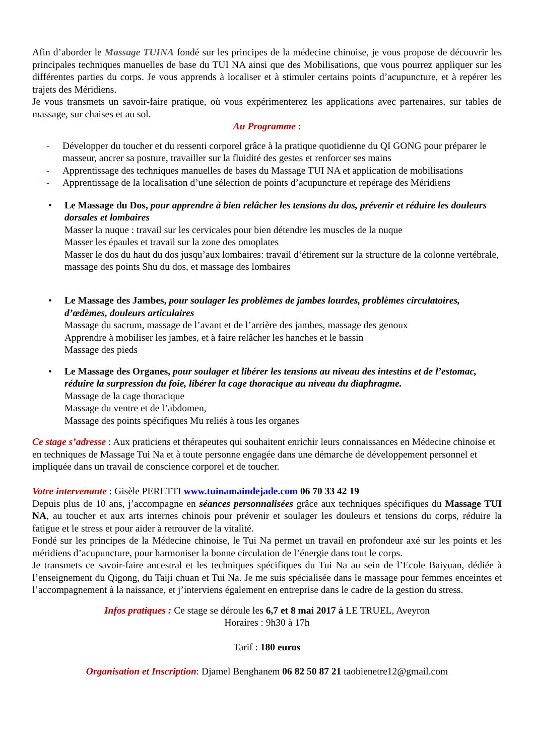Afin d’aborder le Massage TUINA fondé sur les principes de la médecine chinoise, je vous propose de découvrir les principales techniques manuelles de base du TUI NA ainsi que des Mobilisations, que vous pourrez appliquer sur les différentes parties du corps. Je vous apprends à localiser et à stimuler certains points d’acupuncture, et à repérer les trajets des Méridiens.
Je vous transmets un savoir-faire pratique, où vous expérimenterez les applications avec partenaires, sur tables de massage, sur chaises et au sol.
Au Programme :
- Développer du toucher et du ressenti corporel grâce à la pratique quotidienne du QI GONG pour préparer le masseur, ancrer sa posture, travailler sur la fluidité des gestes et renforcer ses mains
- Apprentissage des techniques manuelles de bases du Massage TUI NA et application de mobilisations
- Apprentissage de la localisation d’une sélection de points d’acupuncture et repérage des Méridiens
• Le Massage du Dos, pour apprendre à bien relâcher les tensions du dos, prévenir et réduire les douleurs dorsales et lombaires
Masser la nuque : travail sur les cervicales pour bien détendre les muscles de la nuque
Masser les épaules et travail sur la zone des omoplates
Masser le dos du haut du dos jusqu’aux lombaires: travail d‘étirement sur la structure de la colonne vertébrale, massage des points Shu du dos, et massage des lombaires
• Le Massage des Jambes, pour soulager les problèmes de jambes lourdes, problèmes circulatoires, d’œdèmes, douleurs articulaires
Massage du sacrum, massage de l’avant et de l’arrière des jambes, massage des genoux
Apprendre à mobiliser les jambes, et à faire relâcher les hanches et le bassin
Massage des pieds
• Le Massage des Organes, pour soulager et libérer les tensions au niveau des intestins et de l’estomac, réduire la surpression du foie, libérer la cage thoracique au niveau du diaphragme.
Massage de la cage thoracique
Massage du ventre et de l’abdomen,
Massage des points spécifiques Mu reliés à tous les organes
Ce stage s’adresse : Aux praticiens et thérapeutes qui souhaitent enrichir leurs connaissances en Médecine chinoise et en techniques de Massage Tui Na et à toute personne engagée dans une démarche de développement personnel et impliquée dans un travail de conscience corporel et de toucher.
Votre intervenante : Gisèle PERETTI www.tuinamaindejade.com 06 70 33 42 19
Depuis plus de 10 ans, j’accompagne en séances personnalisées grâce aux techniques spécifiques du Massage TUI NA, au toucher et aux arts internes chinois pour prévenir et soulager les douleurs et tensions du corps, réduire la fatigue et le stress et pour aider à retrouver de la vitalité.
Fondé sur les principes de la Médecine chinoise, le Tui Na permet un travail en profondeur axé sur les points et les méridiens d’acupuncture, pour harmoniser la bonne circulation de l’énergie dans tout le corps.
Je transmets ce savoir-faire ancestral et les techniques spécifiques du Tui Na au sein de l’Ecole Baiyuan, dédiée à l’enseignement du Qigong, du Taiji chuan et Tui Na. Je me suis spécialisée dans le massage pour femmes enceintes et l’accompagnement à la naissance, et j’interviens également en entreprise dans le cadre de la gestion du stress.
Infos pratiques : Ce stage se déroule les 6,7 et 8 mai 2017 à LE TRUEL, Aveyron
Horaires : 9h30 à 17h
Tarif : 180 euros
Organisation et Inscription: Djamel Benghanem 06 82 50 87 21 taobienetre12@gmail.com